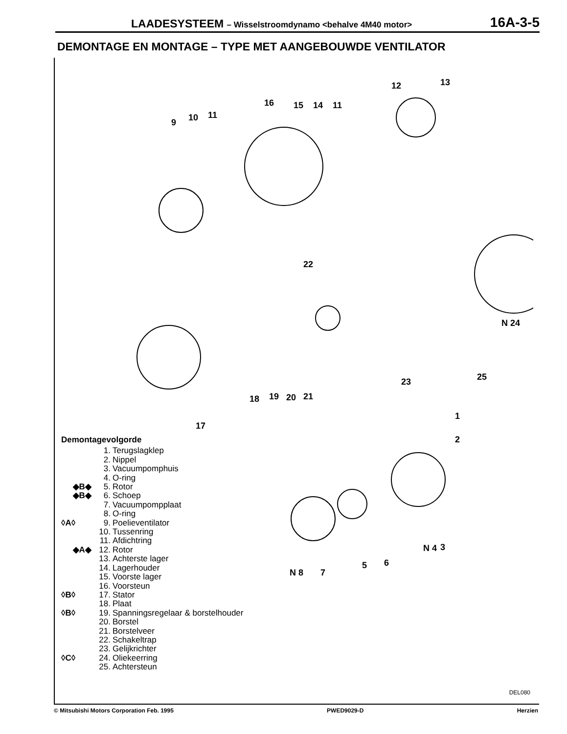LAADESYSTEEM – Wisselstroomdynamo <behalve 4M40 motor>
16A-3-5
DEMONTAGE EN MONTAGE – TYPE MET AANGEBOUWDE VENTILATOR
9 10 11
16 15 14 11
12 13
22
N 24
18 19 20 21
23 25
17
1
2
N 4 3
5 6
N 8 7
Demontagevolgorde
1. Terugslagklep
2. Nippel
3. Vacuumpomphuis
4. O-ring
◆B◆ 5. Rotor
◆B◆ 6. Schoep
7. Vacuumpompplaat
8. O-ring
◊A◊ 9. Poelieventilator
10. Tussenring
11. Afdichtring
◆A◆ 12. Rotor
13. Achterste lager
14. Lagerhouder
15. Voorste lager
16. Voorsteun
◊B◊ 17. Stator
18. Plaat
◊B◊ 19. Spanningsregelaar & borstelhouder
20. Borstel
21. Borstelveer
22. Schakeltrap
23. Gelijkrichter
◊C◊ 24. Oliekeerring
25. Achtersteun
DEL080
© Mitsubishi Motors Corporation Feb. 1995 PWED9029-D Herzien